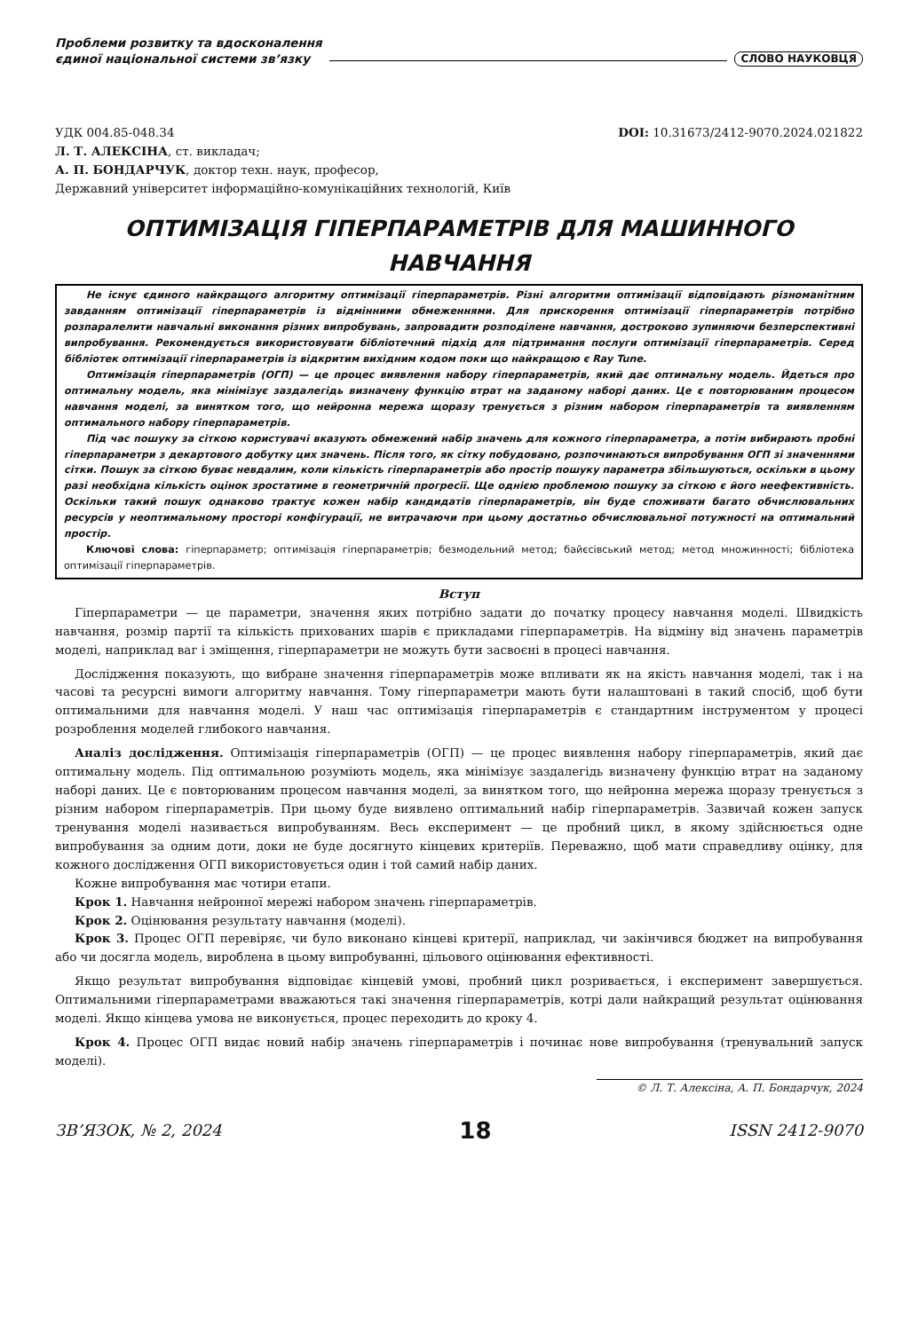Проблеми розвитку та вдосконалення
єдиної національної системи зв’язку
СЛОВО НАУКОВЦЯ
УДК 004.85-048.34 DOI: 10.31673/2412-9070.2024.021822
Л. Т. АЛЕКСІНА, ст. викладач;
А. П. БОНДАРЧУК, доктор техн. наук, професор,
Державний університет інформаційно-комунікаційних технологій, Київ
ОПТИМІЗАЦІЯ ГІПЕРПАРАМЕТРІВ ДЛЯ МАШИННОГО НАВЧАННЯ
Не існує єдиного найкращого алгоритму оптимізації гіперпараметрів. Різні алгоритми оптимізації відповідають різноманітним завданням оптимізації гіперпараметрів із відмінними обмеженнями. Для прискорення оптимізації гіперпараметрів потрібно розпаралелити навчальні виконання різних випробувань, запровадити розподілене навчання, достроково зупиняючи безперспективні випробування. Рекомендується використовувати бібліотечний підхід для підтримання послуги оптимізації гіперпараметрів. Серед бібліотек оптимізації гіперпараметрів із відкритим вихідним кодом поки що найкращою є Ray Tune.
Оптимізація гіперпараметрів (ОГП) — це процес виявлення набору гіперпараметрів, який дає оптимальну модель. Йдеться про оптимальну модель, яка мінімізує заздалегідь визначену функцію втрат на заданому наборі даних. Це є повторюваним процесом навчання моделі, за винятком того, що нейронна мережа щоразу тренується з різним набором гіперпараметрів та виявленням оптимального набору гіперпараметрів.
Під час пошуку за сіткою користувачі вказують обмежений набір значень для кожного гіперпараметра, а потім вибирають пробні гіперпараметри з декартового добутку цих значень. Після того, як сітку побудовано, розпочинаються випробування ОГП зі значеннями сітки. Пошук за сіткою буває невдалим, коли кількість гіперпараметрів або простір пошуку параметра збільшуються, оскільки в цьому разі необхідна кількість оцінок зростатиме в геометричній прогресії. Ще однією проблемою пошуку за сіткою є його неефективність. Оскільки такий пошук однаково трактує кожен набір кандидатів гіперпараметрів, він буде споживати багато обчислювальних ресурсів у неоптимальному просторі конфігурації, не витрачаючи при цьому достатньо обчислювальної потужності на оптимальний простір.
Ключові слова: гіперпараметр; оптимізація гіперпараметрів; безмодельний метод; байєсівський метод; метод множинності; бібліотека оптимізації гіперпараметрів.
Вступ
Гіперпараметри — це параметри, значення яких потрібно задати до початку процесу навчання моделі. Швидкість навчання, розмір партії та кількість прихованих шарів є прикладами гіперпараметрів. На відміну від значень параметрів моделі, наприклад ваг і зміщення, гіперпараметри не можуть бути засвоєні в процесі навчання.
Дослідження показують, що вибране значення гіперпараметрів може впливати як на якість навчання моделі, так і на часові та ресурсні вимоги алгоритму навчання. Тому гіперпараметри мають бути налаштовані в такий спосіб, щоб бути оптимальними для навчання моделі. У наш час оптимізація гіперпараметрів є стандартним інструментом у процесі розроблення моделей глибокого навчання.
Аналіз дослідження. Оптимізація гіперпараметрів (ОГП) — це процес виявлення набору гіперпараметрів, який дає оптимальну модель. Під оптимальною розуміють модель, яка мінімізує заздалегідь визначену функцію втрат на заданому наборі даних. Це є повторюваним процесом навчання моделі, за винятком того, що нейронна мережа щоразу тренується з різним набором гіперпараметрів. При цьому буде виявлено оптимальний набір гіперпараметрів. Зазвичай кожен запуск тренування моделі називається випробуванням. Весь експеримент — це пробний цикл, в якому здійснюється одне випробування за одним доти, доки не буде досягнуто кінцевих критеріїв. Переважно, щоб мати справедливу оцінку, для кожного дослідження ОГП використовується один і той самий набір даних.
Кожне випробування має чотири етапи.
Крок 1. Навчання нейронної мережі набором значень гіперпараметрів.
Крок 2. Оцінювання результату навчання (моделі).
Крок 3. Процес ОГП перевіряє, чи було виконано кінцеві критерії, наприклад, чи закінчився бюджет на випробування або чи досягла модель, вироблена в цьому випробуванні, цільового оцінювання ефективності.
Якщо результат випробування відповідає кінцевій умові, пробний цикл розривається, і експеримент завершується. Оптимальними гіперпараметрами вважаються такі значення гіперпараметрів, котрі дали найкращий результат оцінювання моделі. Якщо кінцева умова не виконується, процес переходить до кроку 4.
Крок 4. Процес ОГП видає новий набір значень гіперпараметрів і починає нове випробування (тренувальний запуск моделі).
© Л. Т. Алексіна, А. П. Бондарчук, 2024
ЗВ’ЯЗОК, № 2, 2024 18 ISSN 2412-9070